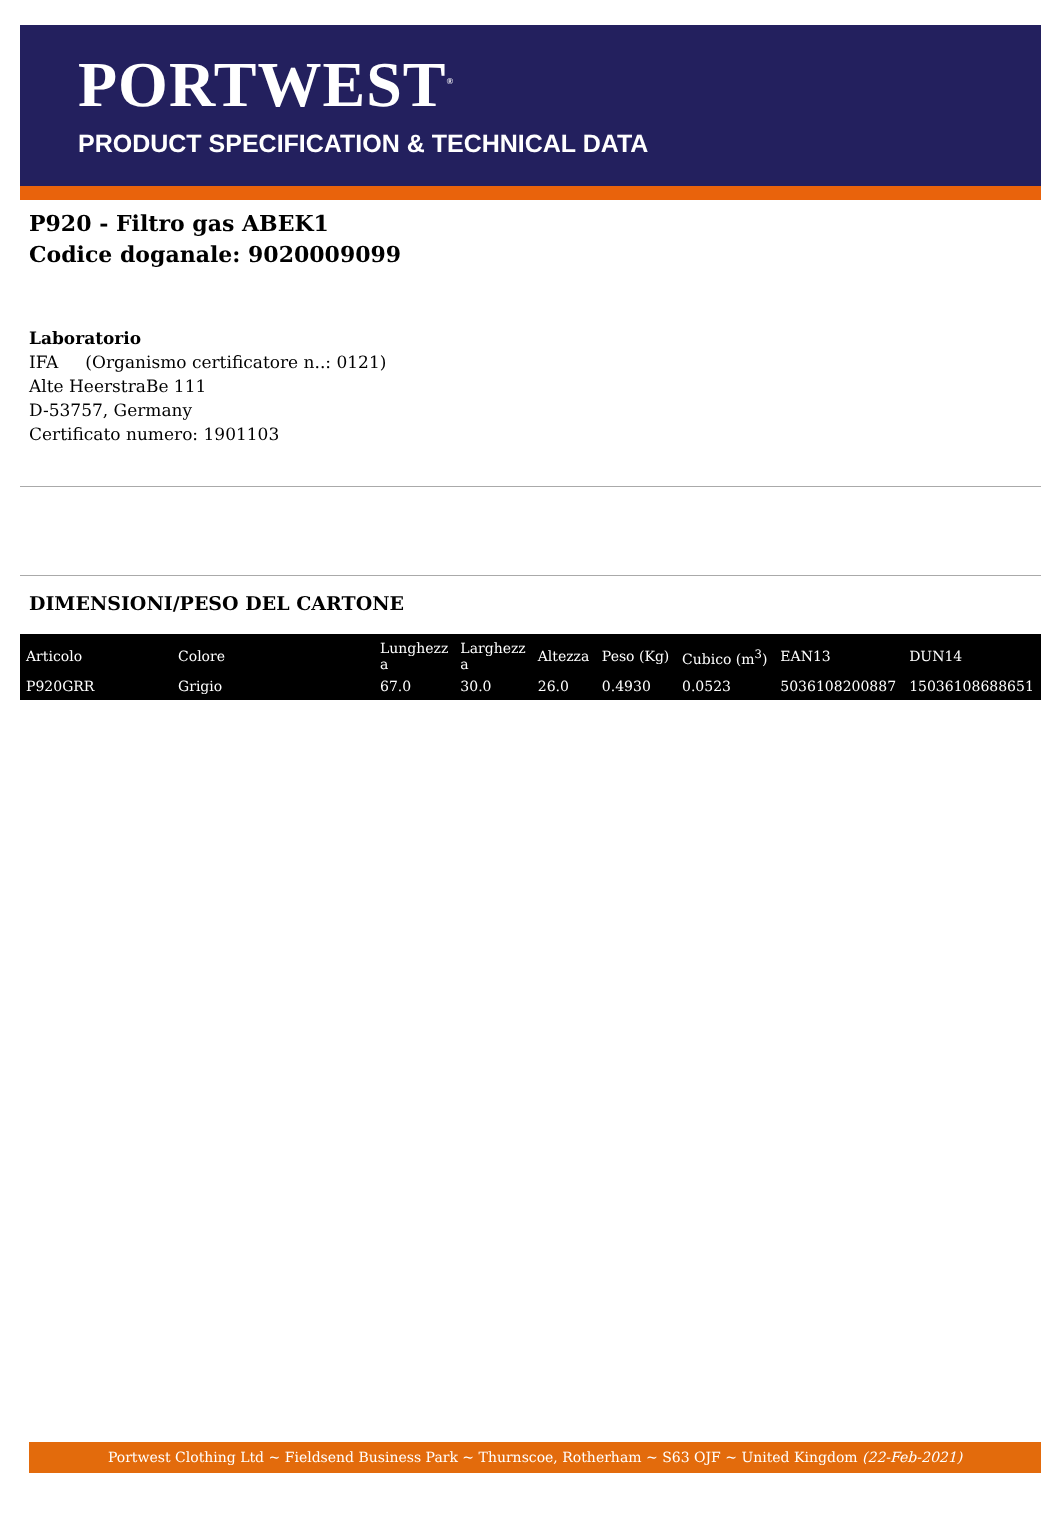PORTWEST<sup>®</sup>
PRODUCT SPECIFICATION & TECHNICAL DATA
P920 - Filtro gas ABEK1
Codice doganale: 9020009099
Laboratorio
IFA (Organismo certificatore n..: 0121)
Alte HeerstraBe 111
D-53757, Germany
Certificato numero: 1901103
DIMENSIONI/PESO DEL CARTONE
| Articolo | Colore | Lunghezz a | Larghezz a | Altezza | Peso (Kg) | Cubico (m<sup>3</sup>) | EAN13 | DUN14 |
| --- | --- | --- | --- | --- | --- | --- | --- | --- |
| P920GRR | Grigio | 67.0 | 30.0 | 26.0 | 0.4930 | 0.0523 | 5036108200887 | 15036108688651 |
Portwest Clothing Ltd ~ Fieldsend Business Park ~ Thurnscoe, Rotherham ~ S63 OJF ~ United Kingdom (22-Feb-2021)